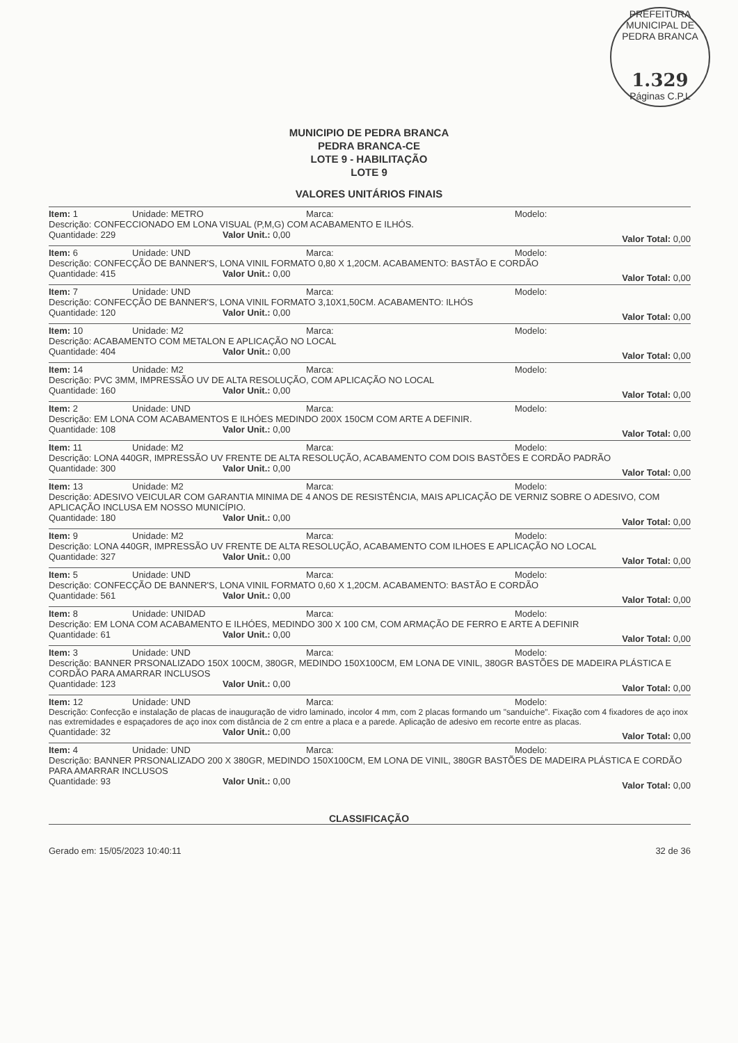PREFEITURA MUNICIPAL DE PEDRA BRANCA
1.329
Páginas C.P.L
MUNICIPIO DE PEDRA BRANCA
PEDRA BRANCA-CE
LOTE 9 - HABILITAÇÃO
LOTE 9
VALORES UNITÁRIOS FINAIS
Item: 1 Unidade: METRO Marca: Modelo:
Descrição: CONFECCIONADO EM LONA VISUAL (P,M,G) COM ACABAMENTO E ILHÓS.
Quantidade: 229 Valor Unit.: 0,00 Valor Total: 0,00
Item: 6 Unidade: UND Marca: Modelo:
Descrição: CONFECÇÃO DE BANNER'S, LONA VINIL FORMATO 0,80 X 1,20CM. ACABAMENTO: BASTÃO E CORDÃO
Quantidade: 415 Valor Unit.: 0,00 Valor Total: 0,00
Item: 7 Unidade: UND Marca: Modelo:
Descrição: CONFECÇÃO DE BANNER'S, LONA VINIL FORMATO 3,10X1,50CM. ACABAMENTO: ILHÓS
Quantidade: 120 Valor Unit.: 0,00 Valor Total: 0,00
Item: 10 Unidade: M2 Marca: Modelo:
Descrição: ACABAMENTO COM METALON E APLICAÇÃO NO LOCAL
Quantidade: 404 Valor Unit.: 0,00 Valor Total: 0,00
Item: 14 Unidade: M2 Marca: Modelo:
Descrição: PVC 3MM, IMPRESSÃO UV DE ALTA RESOLUÇÃO, COM APLICAÇÃO NO LOCAL
Quantidade: 160 Valor Unit.: 0,00 Valor Total: 0,00
Item: 2 Unidade: UND Marca: Modelo:
Descrição: EM LONA COM ACABAMENTOS E ILHÓES MEDINDO 200X 150CM COM ARTE A DEFINIR.
Quantidade: 108 Valor Unit.: 0,00 Valor Total: 0,00
Item: 11 Unidade: M2 Marca: Modelo:
Descrição: LONA 440GR, IMPRESSÃO UV FRENTE DE ALTA RESOLUÇÃO, ACABAMENTO COM DOIS BASTÕES E CORDÃO PADRÃO
Quantidade: 300 Valor Unit.: 0,00 Valor Total: 0,00
Item: 13 Unidade: M2 Marca: Modelo:
Descrição: ADESIVO VEICULAR COM GARANTIA MINIMA DE 4 ANOS DE RESISTÊNCIA, MAIS APLICAÇÃO DE VERNIZ SOBRE O ADESIVO, COM APLICAÇÃO INCLUSA EM NOSSO MUNICÍPIO.
Quantidade: 180 Valor Unit.: 0,00 Valor Total: 0,00
Item: 9 Unidade: M2 Marca: Modelo:
Descrição: LONA 440GR, IMPRESSÃO UV FRENTE DE ALTA RESOLUÇÃO, ACABAMENTO COM ILHOES E APLICAÇÃO NO LOCAL
Quantidade: 327 Valor Unit.: 0,00 Valor Total: 0,00
Item: 5 Unidade: UND Marca: Modelo:
Descrição: CONFECÇÃO DE BANNER'S, LONA VINIL FORMATO 0,60 X 1,20CM. ACABAMENTO: BASTÃO E CORDÃO
Quantidade: 561 Valor Unit.: 0,00 Valor Total: 0,00
Item: 8 Unidade: UNIDAD Marca: Modelo:
Descrição: EM LONA COM ACABAMENTO E ILHÓES, MEDINDO 300 X 100 CM, COM ARMAÇÃO DE FERRO E ARTE A DEFINIR
Quantidade: 61 Valor Unit.: 0,00 Valor Total: 0,00
Item: 3 Unidade: UND Marca: Modelo:
Descrição: BANNER PRSONALIZADO 150X 100CM, 380GR, MEDINDO 150X100CM, EM LONA DE VINIL, 380GR BASTÕES DE MADEIRA PLÁSTICA E CORDÃO PARA AMARRAR INCLUSOS
Quantidade: 123 Valor Unit.: 0,00 Valor Total: 0,00
Item: 12 Unidade: UND Marca: Modelo:
Descrição: Confecção e instalação de placas de inauguração de vidro laminado, incolor 4 mm, com 2 placas formando um "sanduíche". Fixação com 4 fixadores de aço inox nas extremidades e espaçadores de aço inox com distância de 2 cm entre a placa e a parede. Aplicação de adesivo em recorte entre as placas.
Quantidade: 32 Valor Unit.: 0,00 Valor Total: 0,00
Item: 4 Unidade: UND Marca: Modelo:
Descrição: BANNER PRSONALIZADO 200 X 380GR, MEDINDO 150X100CM, EM LONA DE VINIL, 380GR BASTÕES DE MADEIRA PLÁSTICA E CORDÃO PARA AMARRAR INCLUSOS
Quantidade: 93 Valor Unit.: 0,00 Valor Total: 0,00
CLASSIFICAÇÃO
Gerado em: 15/05/2023 10:40:11 32 de 36